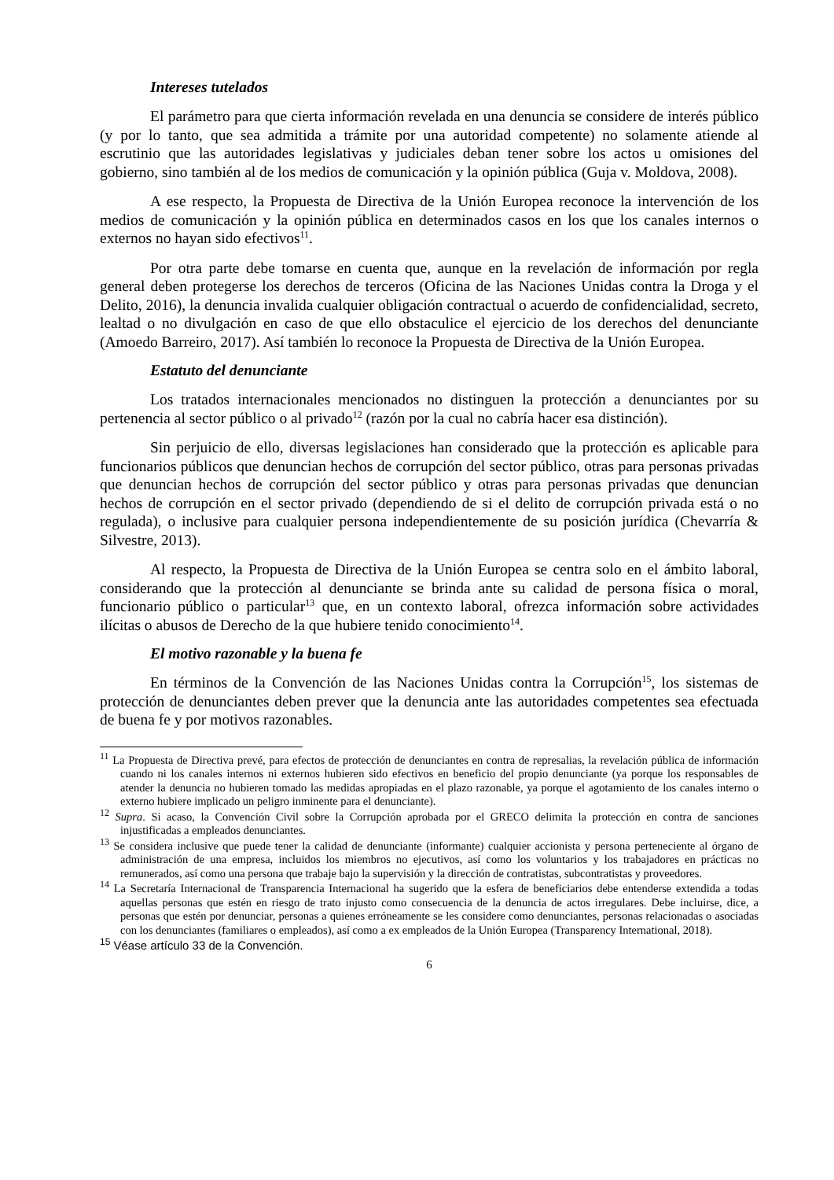Intereses tutelados
El parámetro para que cierta información revelada en una denuncia se considere de interés público (y por lo tanto, que sea admitida a trámite por una autoridad competente) no solamente atiende al escrutinio que las autoridades legislativas y judiciales deban tener sobre los actos u omisiones del gobierno, sino también al de los medios de comunicación y la opinión pública (Guja v. Moldova, 2008).
A ese respecto, la Propuesta de Directiva de la Unión Europea reconoce la intervención de los medios de comunicación y la opinión pública en determinados casos en los que los canales internos o externos no hayan sido efectivos<sup>11</sup>.
Por otra parte debe tomarse en cuenta que, aunque en la revelación de información por regla general deben protegerse los derechos de terceros (Oficina de las Naciones Unidas contra la Droga y el Delito, 2016), la denuncia invalida cualquier obligación contractual o acuerdo de confidencialidad, secreto, lealtad o no divulgación en caso de que ello obstaculice el ejercicio de los derechos del denunciante (Amoedo Barreiro, 2017). Así también lo reconoce la Propuesta de Directiva de la Unión Europea.
Estatuto del denunciante
Los tratados internacionales mencionados no distinguen la protección a denunciantes por su pertenencia al sector público o al privado<sup>12</sup> (razón por la cual no cabría hacer esa distinción).
Sin perjuicio de ello, diversas legislaciones han considerado que la protección es aplicable para funcionarios públicos que denuncian hechos de corrupción del sector público, otras para personas privadas que denuncian hechos de corrupción del sector público y otras para personas privadas que denuncian hechos de corrupción en el sector privado (dependiendo de si el delito de corrupción privada está o no regulada), o inclusive para cualquier persona independientemente de su posición jurídica (Chevarría & Silvestre, 2013).
Al respecto, la Propuesta de Directiva de la Unión Europea se centra solo en el ámbito laboral, considerando que la protección al denunciante se brinda ante su calidad de persona física o moral, funcionario público o particular<sup>13</sup> que, en un contexto laboral, ofrezca información sobre actividades ilícitas o abusos de Derecho de la que hubiere tenido conocimiento<sup>14</sup>.
El motivo razonable y la buena fe
En términos de la Convención de las Naciones Unidas contra la Corrupción<sup>15</sup>, los sistemas de protección de denunciantes deben prever que la denuncia ante las autoridades competentes sea efectuada de buena fe y por motivos razonables.
<sup>11</sup> La Propuesta de Directiva prevé, para efectos de protección de denunciantes en contra de represalias, la revelación pública de información cuando ni los canales internos ni externos hubieren sido efectivos en beneficio del propio denunciante (ya porque los responsables de atender la denuncia no hubieren tomado las medidas apropiadas en el plazo razonable, ya porque el agotamiento de los canales interno o externo hubiere implicado un peligro inminente para el denunciante).
<sup>12</sup> Supra. Si acaso, la Convención Civil sobre la Corrupción aprobada por el GRECO delimita la protección en contra de sanciones injustificadas a empleados denunciantes.
<sup>13</sup> Se considera inclusive que puede tener la calidad de denunciante (informante) cualquier accionista y persona perteneciente al órgano de administración de una empresa, incluidos los miembros no ejecutivos, así como los voluntarios y los trabajadores en prácticas no remunerados, así como una persona que trabaje bajo la supervisión y la dirección de contratistas, subcontratistas y proveedores.
<sup>14</sup> La Secretaría Internacional de Transparencia Internacional ha sugerido que la esfera de beneficiarios debe entenderse extendida a todas aquellas personas que estén en riesgo de trato injusto como consecuencia de la denuncia de actos irregulares. Debe incluirse, dice, a personas que estén por denunciar, personas a quienes erróneamente se les considere como denunciantes, personas relacionadas o asociadas con los denunciantes (familiares o empleados), así como a ex empleados de la Unión Europea (Transparency International, 2018).
<sup>15</sup> Véase artículo 33 de la Convención.
6